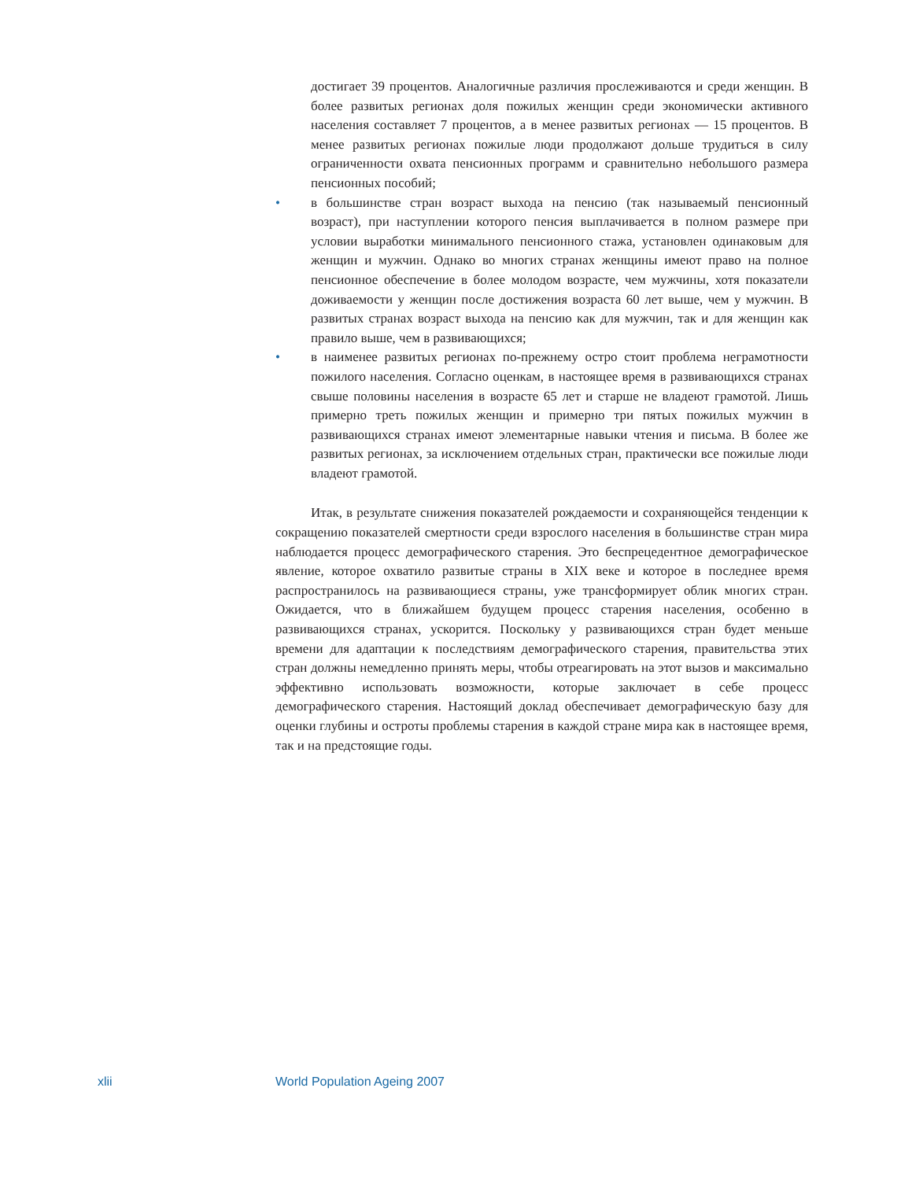достигает 39 процентов. Аналогичные различия прослеживаются и среди женщин. В более развитых регионах доля пожилых женщин среди экономически активного населения составляет 7 процентов, а в менее развитых регионах — 15 процентов. В менее развитых регионах пожилые люди продолжают дольше трудиться в силу ограниченности охвата пенсионных программ и сравнительно небольшого размера пенсионных пособий;
• в большинстве стран возраст выхода на пенсию (так называемый пенсионный возраст), при наступлении которого пенсия выплачивается в полном размере при условии выработки минимального пенсионного стажа, установлен одинаковым для женщин и мужчин. Однако во многих странах женщины имеют право на полное пенсионное обеспечение в более молодом возрасте, чем мужчины, хотя показатели доживаемости у женщин после достижения возраста 60 лет выше, чем у мужчин. В развитых странах возраст выхода на пенсию как для мужчин, так и для женщин как правило выше, чем в развивающихся;
• в наименее развитых регионах по-прежнему остро стоит проблема неграмотности пожилого населения. Согласно оценкам, в настоящее время в развивающихся странах свыше половины населения в возрасте 65 лет и старше не владеют грамотой. Лишь примерно треть пожилых женщин и примерно три пятых пожилых мужчин в развивающихся странах имеют элементарные навыки чтения и письма. В более же развитых регионах, за исключением отдельных стран, практически все пожилые люди владеют грамотой.
Итак, в результате снижения показателей рождаемости и сохраняющейся тенденции к сокращению показателей смертности среди взрослого населения в большинстве стран мира наблюдается процесс демографического старения. Это беспрецедентное демографическое явление, которое охватило развитые страны в XIX веке и которое в последнее время распространилось на развивающиеся страны, уже трансформирует облик многих стран. Ожидается, что в ближайшем будущем процесс старения населения, особенно в развивающихся странах, ускорится. Поскольку у развивающихся стран будет меньше времени для адаптации к последствиям демографического старения, правительства этих стран должны немедленно принять меры, чтобы отреагировать на этот вызов и максимально эффективно использовать возможности, которые заключает в себе процесс демографического старения. Настоящий доклад обеспечивает демографическую базу для оценки глубины и остроты проблемы старения в каждой стране мира как в настоящее время, так и на предстоящие годы.
xlii World Population Ageing 2007